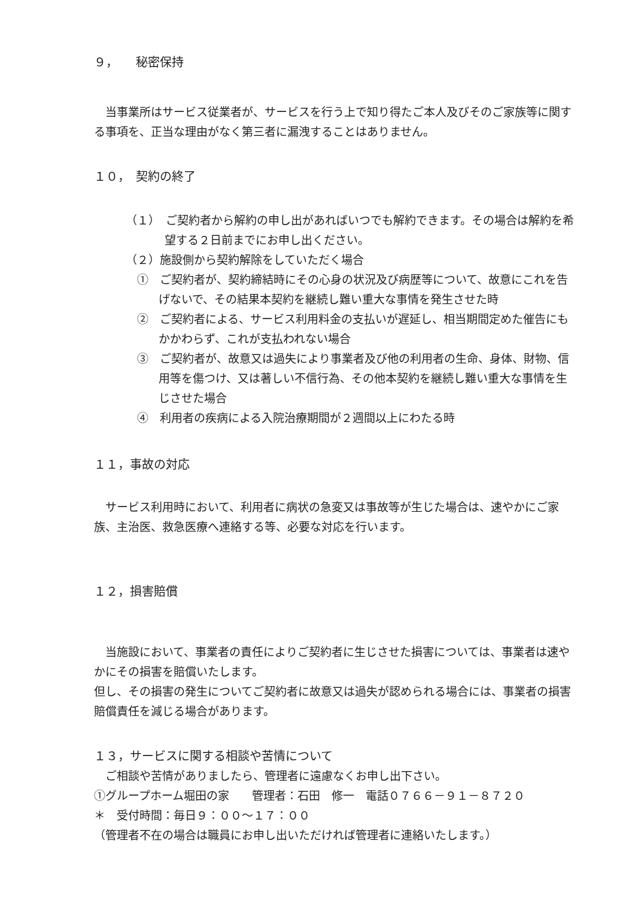９，　　秘密保持
当事業所はサービス従業者が、サービスを行う上で知り得たご本人及びそのご家族等に関する事項を、正当な理由がなく第三者に漏洩することはありません。
１０，　契約の終了
（１）　ご契約者から解約の申し出があればいつでも解約できます。その場合は解約を希望する２日前までにお申し出ください。
（２）施設側から契約解除をしていただく場合
①　ご契約者が、契約締結時にその心身の状況及び病歴等について、故意にこれを告げないで、その結果本契約を継続し難い重大な事情を発生させた時
②　ご契約者による、サービス利用料金の支払いが遅延し、相当期間定めた催告にもかかわらず、これが支払われない場合
③　ご契約者が、故意又は過失により事業者及び他の利用者の生命、身体、財物、信用等を傷つけ、又は著しい不信行為、その他本契約を継続し難い重大な事情を生じさせた場合
④　利用者の疾病による入院治療期間が２週間以上にわたる時
１１，事故の対応
サービス利用時において、利用者に病状の急変又は事故等が生じた場合は、速やかにご家族、主治医、救急医療へ連絡する等、必要な対応を行います。
１２，損害賠償
当施設において、事業者の責任によりご契約者に生じさせた損害については、事業者は速やかにその損害を賠償いたします。
但し、その損害の発生についてご契約者に故意又は過失が認められる場合には、事業者の損害賠償責任を減じる場合があります。
１３，サービスに関する相談や苦情について
ご相談や苦情がありましたら、管理者に遠慮なくお申し出下さい。
①グループホーム堀田の家　　管理者：石田　修一　電話０７６６－９１－８７２０
＊　受付時間：毎日９：００～１７：００
（管理者不在の場合は職員にお申し出いただければ管理者に連絡いたします。）